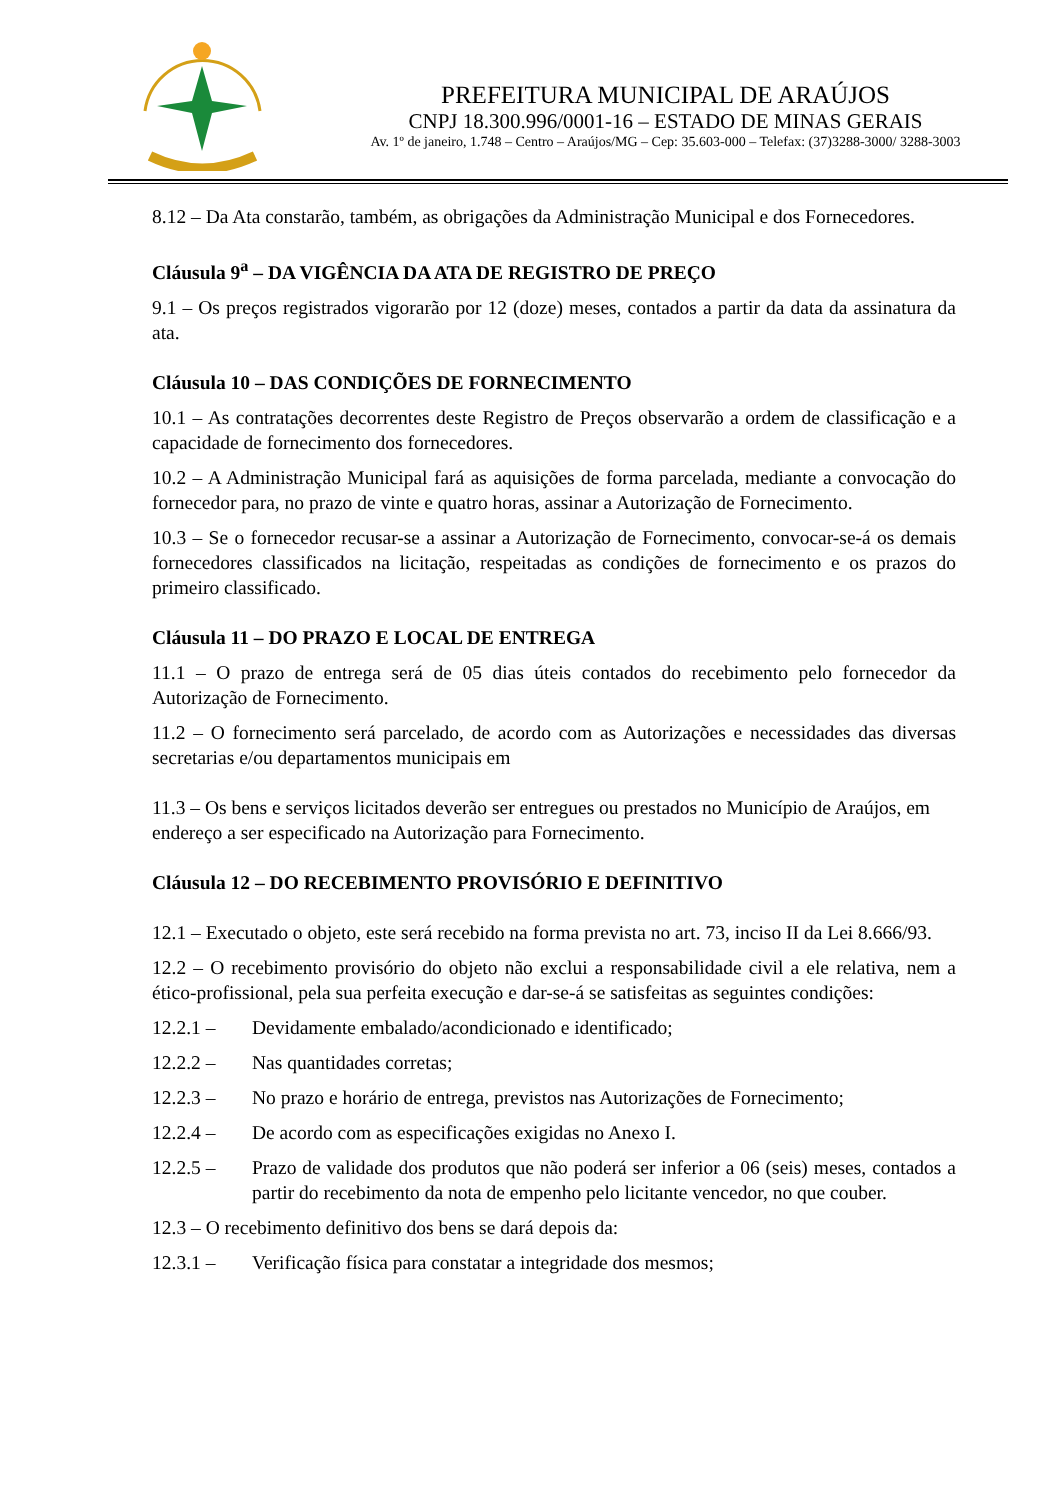PREFEITURA MUNICIPAL DE ARAÚJOS
CNPJ 18.300.996/0001-16 – ESTADO DE MINAS GERAIS
Av. 1º de janeiro, 1.748 – Centro – Araújos/MG – Cep: 35.603-000 – Telefax: (37)3288-3000/ 3288-3003
8.12 – Da Ata constarão, também, as obrigações da Administração Municipal e dos Fornecedores.
Cláusula 9<sup>a</sup> – DA VIGÊNCIA DA ATA DE REGISTRO DE PREÇO
9.1 – Os preços registrados vigorarão por 12 (doze) meses, contados a partir da data da assinatura da ata.
Cláusula 10 – DAS CONDIÇÕES DE FORNECIMENTO
10.1 – As contratações decorrentes deste Registro de Preços observarão a ordem de classificação e a capacidade de fornecimento dos fornecedores.
10.2 – A Administração Municipal fará as aquisições de forma parcelada, mediante a convocação do fornecedor para, no prazo de vinte e quatro horas, assinar a Autorização de Fornecimento.
10.3 – Se o fornecedor recusar-se a assinar a Autorização de Fornecimento, convocar-se-á os demais fornecedores classificados na licitação, respeitadas as condições de fornecimento e os prazos do primeiro classificado.
Cláusula 11 – DO PRAZO E LOCAL DE ENTREGA
11.1 – O prazo de entrega será de 05 dias úteis contados do recebimento pelo fornecedor da Autorização de Fornecimento.
11.2 – O fornecimento será parcelado, de acordo com as Autorizações e necessidades das diversas secretarias e/ou departamentos municipais em
11.3 – Os bens e serviços licitados deverão ser entregues ou prestados no Município de Araújos, em endereço a ser especificado na Autorização para Fornecimento.
Cláusula 12 – DO RECEBIMENTO PROVISÓRIO E DEFINITIVO
12.1 – Executado o objeto, este será recebido na forma prevista no art. 73, inciso II da Lei 8.666/93.
12.2 – O recebimento provisório do objeto não exclui a responsabilidade civil a ele relativa, nem a ético-profissional, pela sua perfeita execução e dar-se-á se satisfeitas as seguintes condições:
12.2.1 – Devidamente embalado/acondicionado e identificado;
12.2.2 – Nas quantidades corretas;
12.2.3 – No prazo e horário de entrega, previstos nas Autorizações de Fornecimento;
12.2.4 – De acordo com as especificações exigidas no Anexo I.
12.2.5 – Prazo de validade dos produtos que não poderá ser inferior a 06 (seis) meses, contados a partir do recebimento da nota de empenho pelo licitante vencedor, no que couber.
12.3 – O recebimento definitivo dos bens se dará depois da:
12.3.1 – Verificação física para constatar a integridade dos mesmos;